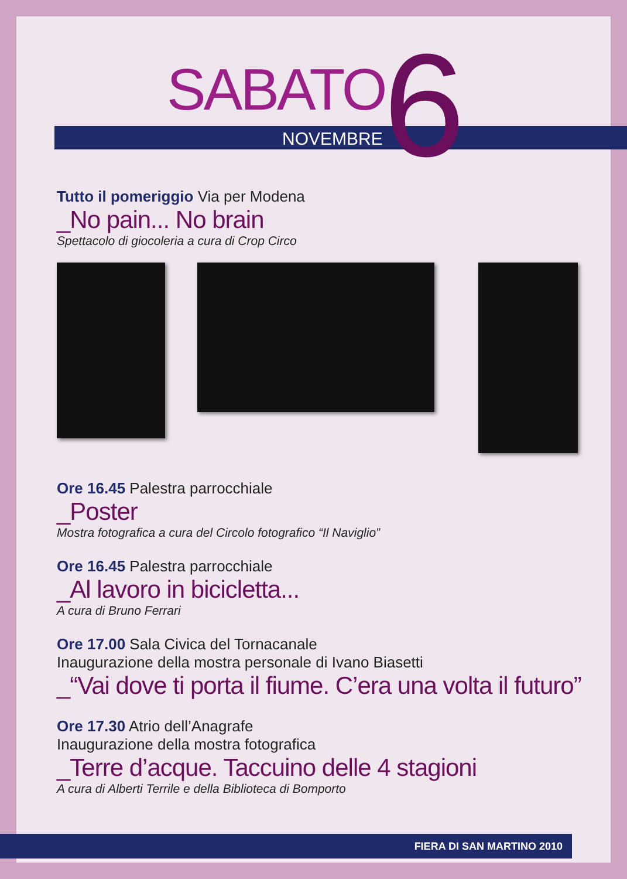SABATO
NOVEMBRE 6
Tutto il pomeriggio Via per Modena
_No pain... No brain
Spettacolo di giocoleria a cura di Crop Circo
Ore 16.45 Palestra parrocchiale
_Poster
Mostra fotografica a cura del Circolo fotografico “Il Naviglio”
Ore 16.45 Palestra parrocchiale
_Al lavoro in bicicletta...
A cura di Bruno Ferrari
Ore 17.00 Sala Civica del Tornacanale
Inaugurazione della mostra personale di Ivano Biasetti
_“Vai dove ti porta il fiume. C’era una volta il futuro”
Ore 17.30 Atrio dell’Anagrafe
Inaugurazione della mostra fotografica
_Terre d’acque. Taccuino delle 4 stagioni
A cura di Alberti Terrile e della Biblioteca di Bomporto
FIERA DI SAN MARTINO 2010